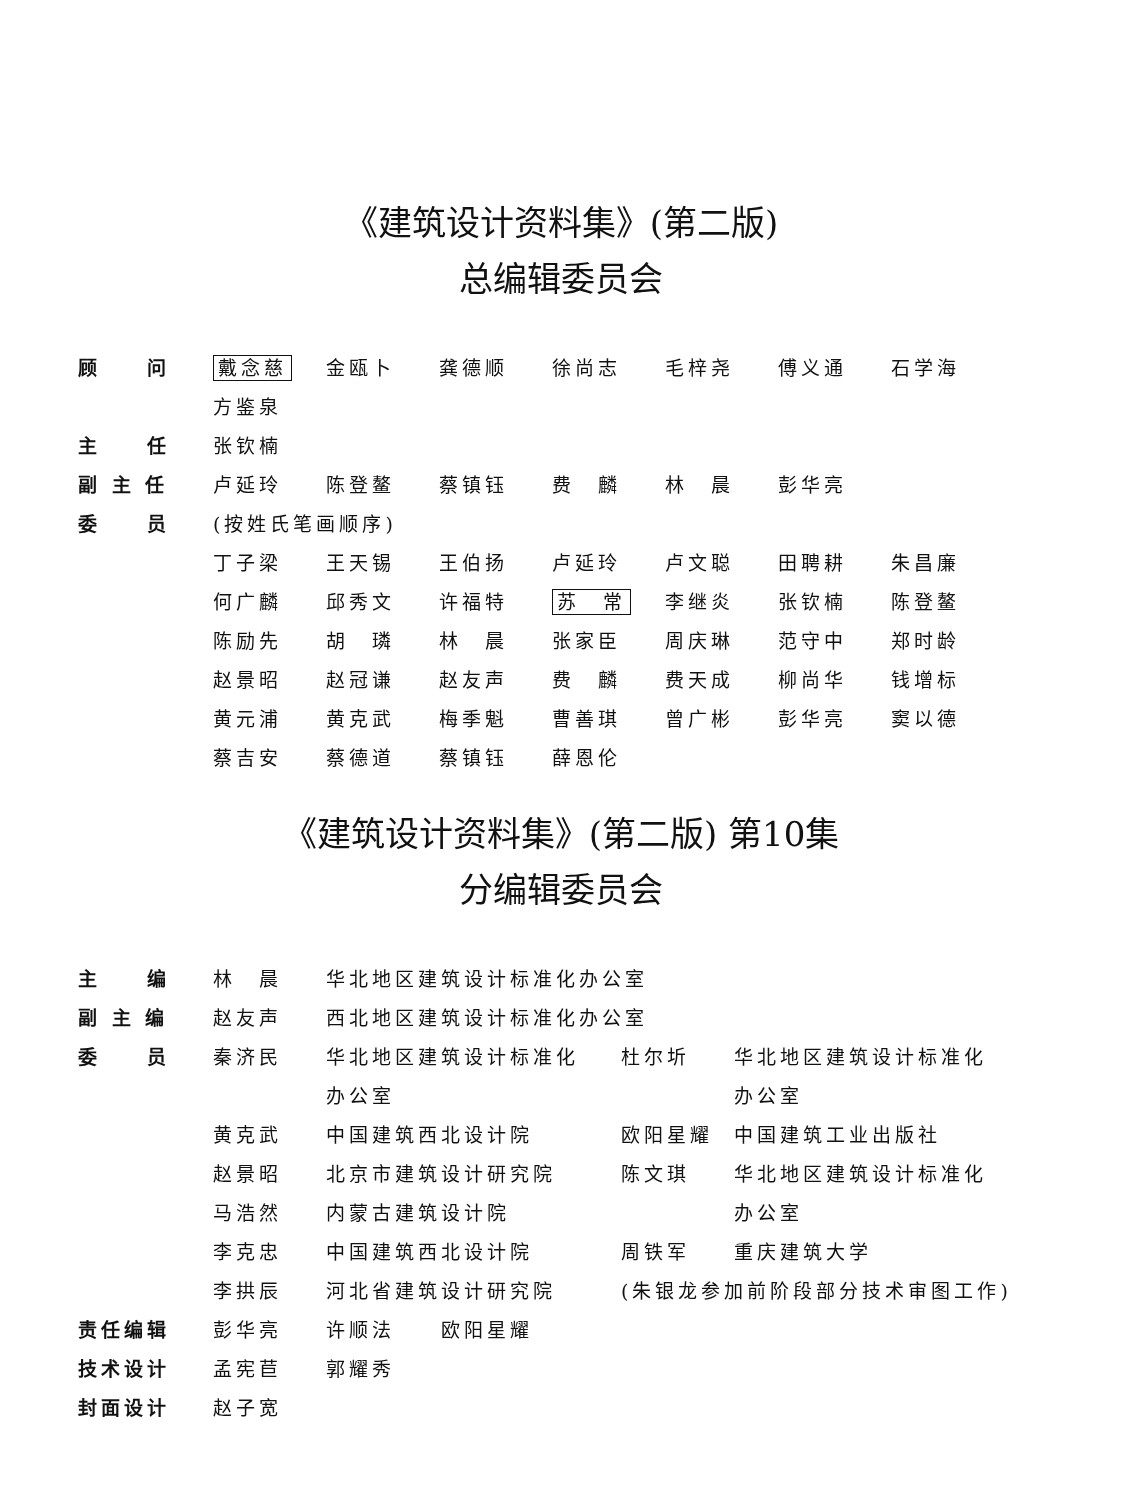《建筑设计资料集》(第二版)
总编辑委员会
| 顾 问 | 戴念慈 | 金瓯卜 | 龚德顺 | 徐尚志 | 毛梓尧 | 傅义通 | 石学海 |
| | 方鉴泉 | | | | | | |
| 主 任 | 张钦楠 | | | | | | |
| 副 主 任 | 卢延玲 | 陈登鳌 | 蔡镇钰 | 费 麟 | 林 晨 | 彭华亮 | |
| 委 员 | (按姓氏笔画顺序) | | | | | | |
| | 丁子梁 | 王天锡 | 王伯扬 | 卢延玲 | 卢文聪 | 田聘耕 | 朱昌廉 |
| | 何广麟 | 邱秀文 | 许福特 | 苏 常 | 李继炎 | 张钦楠 | 陈登鳌 |
| | 陈励先 | 胡 璘 | 林 晨 | 张家臣 | 周庆琳 | 范守中 | 郑时龄 |
| | 赵景昭 | 赵冠谦 | 赵友声 | 费 麟 | 费天成 | 柳尚华 | 钱增标 |
| | 黄元浦 | 黄克武 | 梅季魁 | 曹善琪 | 曾广彬 | 彭华亮 | 窦以德 |
| | 蔡吉安 | 蔡德道 | 蔡镇钰 | 薛恩伦 | | | |
《建筑设计资料集》(第二版) 第10集
分编辑委员会
| 主 编 | 林 晨 | 华北地区建筑设计标准化办公室 | | |
| 副 主 编 | 赵友声 | 西北地区建筑设计标准化办公室 | | |
| 委 员 | 秦济民 | 华北地区建筑设计标准化 | 杜尔圻 | 华北地区建筑设计标准化 |
| | | 办公室 | | 办公室 |
| | 黄克武 | 中国建筑西北设计院 | 欧阳星耀 | 中国建筑工业出版社 |
| | 赵景昭 | 北京市建筑设计研究院 | 陈文琪 | 华北地区建筑设计标准化 |
| | 马浩然 | 内蒙古建筑设计院 | | 办公室 |
| | 李克忠 | 中国建筑西北设计院 | 周铁军 | 重庆建筑大学 |
| | 李拱辰 | 河北省建筑设计研究院 | (朱银龙参加前阶段部分技术审图工作) | |
| 责任编辑 | 彭华亮 | 许顺法 欧阳星耀 | | |
| 技术设计 | 孟宪苣 | 郭耀秀 | | |
| 封面设计 | 赵子宽 | | | |